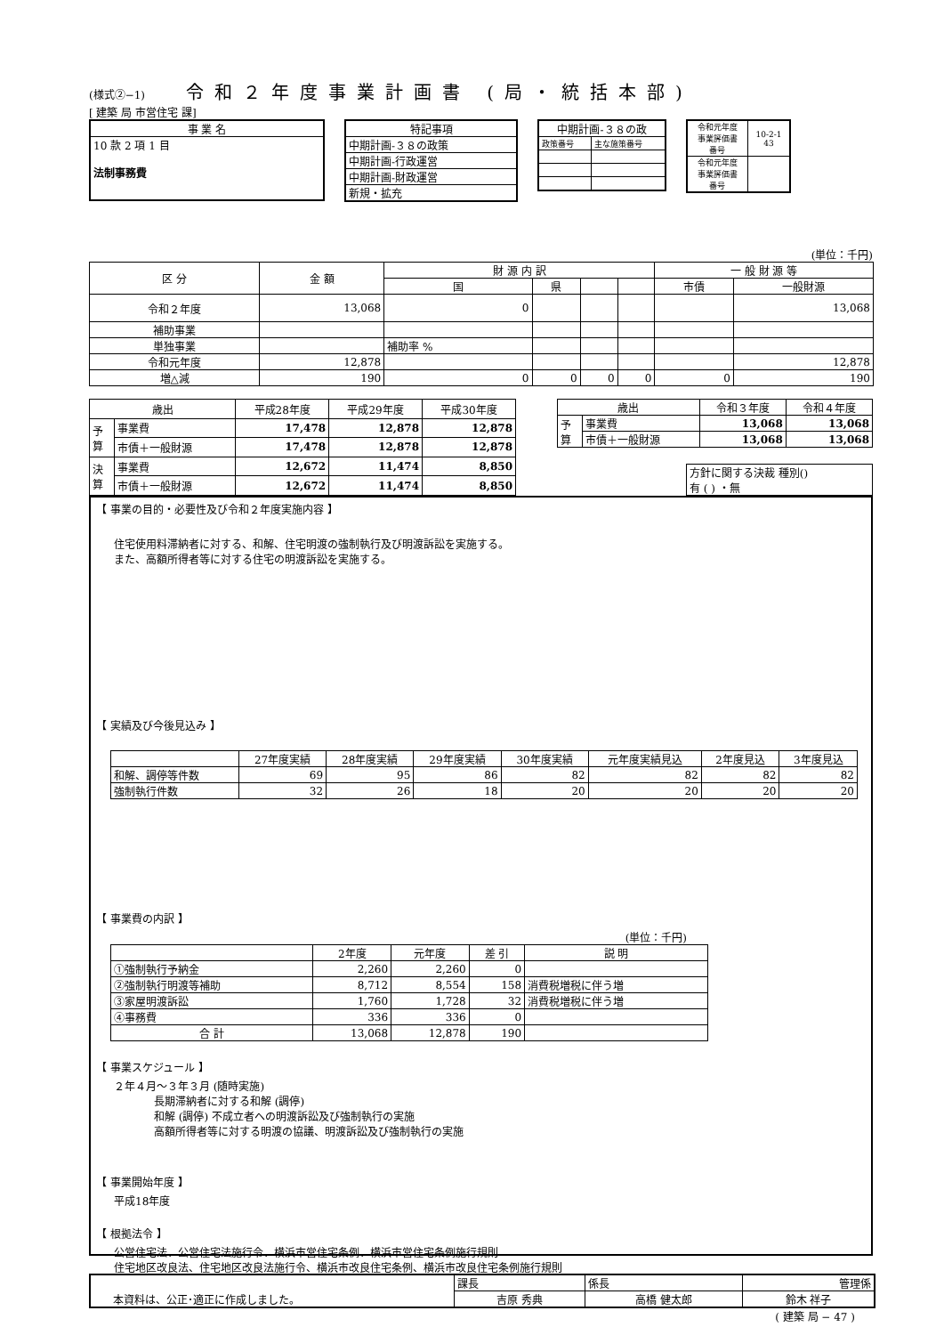(様式②−1)
令和２年度事業計画書 (局・統括本部)
[ 建築 局 市営住宅 課]
| 事 業 名 |
| --- |
| 10 款 2 項 1 目 法制事務費 |
| 特記事項 |
| --- |
| 中期計画-３８の政策 |
| 中期計画-行政運営 |
| 中期計画-財政運営 |
| 新規・拡充 |
| 中期計画-３８の政 | |
| --- | --- |
| 政策番号 | 主な施策番号 |
| 令和元年度 事業評価書 番号 | 10-2-1 43 |
| 令和元年度 事業評価書 番号 | |
(単位：千円)
| 区 分 | 金 額 | 財 源 内 訳 | | | | 一 般 財 源 等 | |
| --- | --- | --- | --- | --- | --- | --- | --- |
| | | 国 | 県 | | | 市債 | 一般財源 |
| 令和２年度 | 13,068 | 0 | | | | | 13,068 |
| 補助事業 | | | | | | | |
| 単独事業 | | 補助率 % | | | | | |
| 令和元年度 | 12,878 | | | | | | 12,878 |
| 増△減 | 190 | 0 | 0 | 0 | 0 | 0 | 190 |
| 歳出 | | 平成28年度 | 平成29年度 | 平成30年度 |
| --- | --- | --- | --- | --- |
| 予 算 | 事業費 | 17,478 | 12,878 | 12,878 |
| | 市債＋一般財源 | 17,478 | 12,878 | 12,878 |
| 決 算 | 事業費 | 12,672 | 11,474 | 8,850 |
| | 市債＋一般財源 | 12,672 | 11,474 | 8,850 |
| 歳出 | | 令和３年度 | 令和４年度 |
| --- | --- | --- | --- |
| 予 算 | 事業費 | 13,068 | 13,068 |
| | 市債＋一般財源 | 13,068 | 13,068 |
方針に関する決裁 種別()
有 ( ) ・無
【 事業の目的・必要性及び令和２年度実施内容 】
住宅使用料滞納者に対する、和解、住宅明渡の強制執行及び明渡訴訟を実施する。
また、高額所得者等に対する住宅の明渡訴訟を実施する。
【 実績及び今後見込み 】
| | 27年度実績 | 28年度実績 | 29年度実績 | 30年度実績 | 元年度実績見込 | 2年度見込 | 3年度見込 |
| --- | --- | --- | --- | --- | --- | --- | --- |
| 和解、調停等件数 | 69 | 95 | 86 | 82 | 82 | 82 | 82 |
| 強制執行件数 | 32 | 26 | 18 | 20 | 20 | 20 | 20 |
【 事業費の内訳 】
(単位：千円)
| | 2年度 | 元年度 | 差 引 | 説 明 |
| --- | --- | --- | --- | --- |
| ①強制執行予納金 | 2,260 | 2,260 | 0 | |
| ②強制執行明渡等補助 | 8,712 | 8,554 | 158 | 消費税増税に伴う増 |
| ③家屋明渡訴訟 | 1,760 | 1,728 | 32 | 消費税増税に伴う増 |
| ④事務費 | 336 | 336 | 0 | |
| 合 計 | 13,068 | 12,878 | 190 | |
【 事業スケジュール 】
２年４月～３年３月 (随時実施)
長期滞納者に対する和解 (調停)
和解 (調停) 不成立者への明渡訴訟及び強制執行の実施
高額所得者等に対する明渡の協議、明渡訴訟及び強制執行の実施
【 事業開始年度 】
平成18年度
【 根拠法令 】
公営住宅法、公営住宅法施行令、横浜市営住宅条例、横浜市営住宅条例施行規則
住宅地区改良法、住宅地区改良法施行令、横浜市改良住宅条例、横浜市改良住宅条例施行規則
| 本資料は、公正･適正に作成しました。 | 課長 | 係長 | 管理係 |
| | 吉原 秀典 | 高橋 健太郎 | 鈴木 祥子 |
( 建築 局 − 47 )